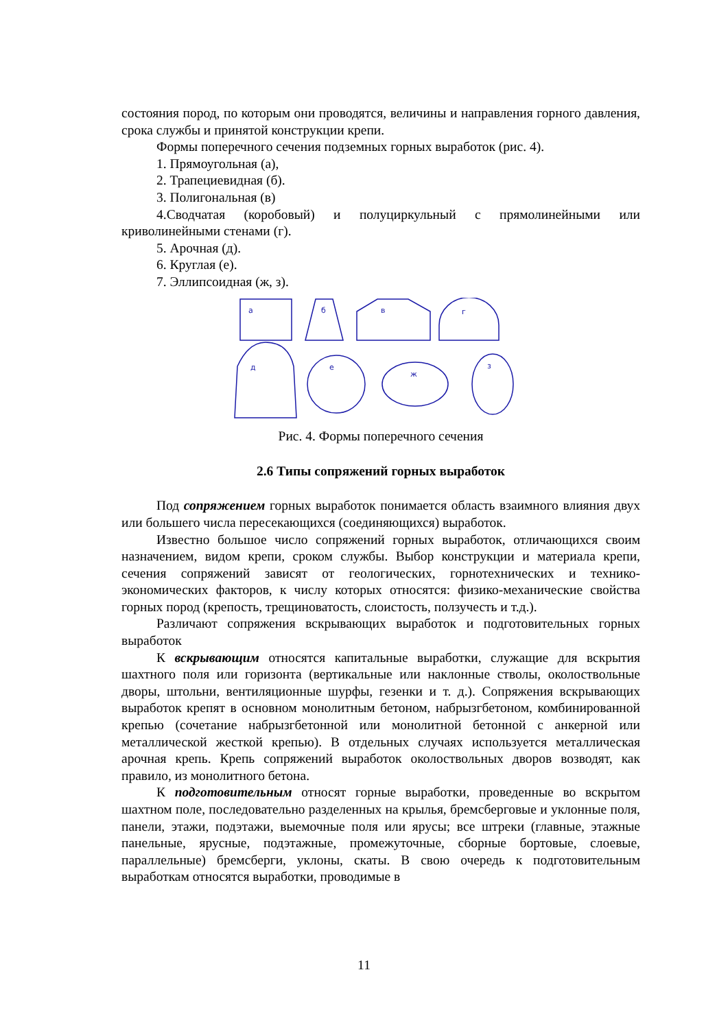состояния пород, по которым они проводятся, величины и направления горного давления, срока службы и принятой конструкции крепи.
Формы поперечного сечения подземных горных выработок (рис. 4).
1. Прямоугольная (а),
2. Трапециевидная (б).
3. Полигональная (в)
4.Сводчатая (коробовый) и полуциркульный с прямолинейными или криволинейными стенами (г).
5. Арочная (д).
6. Круглая (е).
7. Эллипсоидная (ж, з).
a
б
в
г
д
е
ж
з
Рис. 4. Формы поперечного сечения
2.6 Типы сопряжений горных выработок
Под сопряжением горных выработок понимается область взаимного влияния двух или большего числа пересекающихся (соединяющихся) выработок.
Известно большое число сопряжений горных выработок, отличающихся своим назначением, видом крепи, сроком службы. Выбор конструкции и материала крепи, сечения сопряжений зависят от геологических, горнотехнических и технико-экономических факторов, к числу которых относятся: физико-механические свойства горных пород (крепость, трещиноватость, слоистость, ползучесть и т.д.).
Различают сопряжения вскрывающих выработок и подготовительных горных выработок
К вскрывающим относятся капитальные выработки, служащие для вскрытия шахтного поля или горизонта (вертикальные или наклонные стволы, околоствольные дворы, штольни, вентиляционные шурфы, гезенки и т. д.). Сопряжения вскрывающих выработок крепят в основном монолитным бетоном, набрызгбетоном, комбинированной крепью (сочетание набрызгбетонной или монолитной бетонной с анкерной или металлической жесткой крепью). В отдельных случаях используется металлическая арочная крепь. Крепь сопряжений выработок околоствольных дворов возводят, как правило, из монолитного бетона.
К подготовительным относят горные выработки, проведенные во вскрытом шахтном поле, последовательно разделенных на крылья, бремсберговые и уклонные поля, панели, этажи, подэтажи, выемочные поля или ярусы; все штреки (главные, этажные панельные, ярусные, подэтажные, промежуточные, сборные бортовые, слоевые, параллельные) бремсберги, уклоны, скаты. В свою очередь к подготовительным выработкам относятся выработки, проводимые в
11